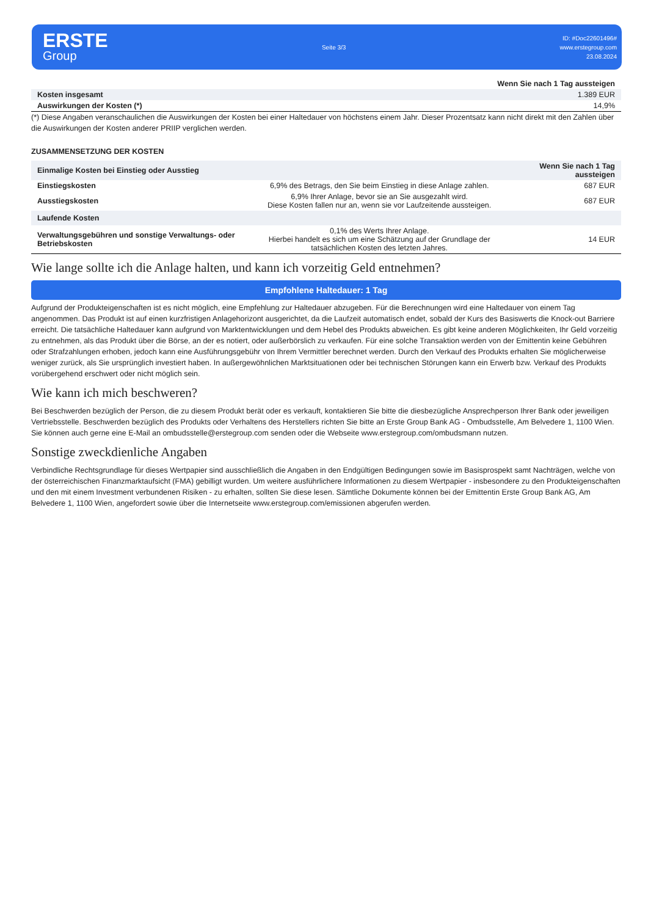ERSTE
Group
Seite 3/3
ID: #Doc22601496#
www.erstegroup.com
23.08.2024
| | Wenn Sie nach 1 Tag aussteigen |
| --- | --- |
| Kosten insgesamt | 1.389 EUR |
| Auswirkungen der Kosten (*) | 14,9% |
(*) Diese Angaben veranschaulichen die Auswirkungen der Kosten bei einer Haltedauer von höchstens einem Jahr. Dieser Prozentsatz kann nicht direkt mit den Zahlen über die Auswirkungen der Kosten anderer PRIIP verglichen werden.
ZUSAMMENSETZUNG DER KOSTEN
| Einmalige Kosten bei Einstieg oder Ausstieg | | Wenn Sie nach 1 Tag aussteigen |
| --- | --- | --- |
| Einstiegskosten | 6,9% des Betrags, den Sie beim Einstieg in diese Anlage zahlen. | 687 EUR |
| Ausstiegskosten | 6,9% Ihrer Anlage, bevor sie an Sie ausgezahlt wird. Diese Kosten fallen nur an, wenn sie vor Laufzeitende aussteigen. | 687 EUR |
| Laufende Kosten | | |
| Verwaltungsgebühren und sonstige Verwaltungs- oder Betriebskosten | 0,1% des Werts Ihrer Anlage. Hierbei handelt es sich um eine Schätzung auf der Grundlage der tatsächlichen Kosten des letzten Jahres. | 14 EUR |
Wie lange sollte ich die Anlage halten, und kann ich vorzeitig Geld entnehmen?
Empfohlene Haltedauer: 1 Tag
Aufgrund der Produkteigenschaften ist es nicht möglich, eine Empfehlung zur Haltedauer abzugeben. Für die Berechnungen wird eine Haltedauer von einem Tag angenommen. Das Produkt ist auf einen kurzfristigen Anlagehorizont ausgerichtet, da die Laufzeit automatisch endet, sobald der Kurs des Basiswerts die Knock-out Barriere erreicht. Die tatsächliche Haltedauer kann aufgrund von Marktentwicklungen und dem Hebel des Produkts abweichen. Es gibt keine anderen Möglichkeiten, Ihr Geld vorzeitig zu entnehmen, als das Produkt über die Börse, an der es notiert, oder außerbörslich zu verkaufen. Für eine solche Transaktion werden von der Emittentin keine Gebühren oder Strafzahlungen erhoben, jedoch kann eine Ausführungsgebühr von Ihrem Vermittler berechnet werden. Durch den Verkauf des Produkts erhalten Sie möglicherweise weniger zurück, als Sie ursprünglich investiert haben. In außergewöhnlichen Marktsituationen oder bei technischen Störungen kann ein Erwerb bzw. Verkauf des Produkts vorübergehend erschwert oder nicht möglich sein.
Wie kann ich mich beschweren?
Bei Beschwerden bezüglich der Person, die zu diesem Produkt berät oder es verkauft, kontaktieren Sie bitte die diesbezügliche Ansprechperson Ihrer Bank oder jeweiligen Vertriebsstelle. Beschwerden bezüglich des Produkts oder Verhaltens des Herstellers richten Sie bitte an Erste Group Bank AG - Ombudsstelle, Am Belvedere 1, 1100 Wien. Sie können auch gerne eine E-Mail an ombudsstelle@erstegroup.com senden oder die Webseite www.erstegroup.com/ombudsmann nutzen.
Sonstige zweckdienliche Angaben
Verbindliche Rechtsgrundlage für dieses Wertpapier sind ausschließlich die Angaben in den Endgültigen Bedingungen sowie im Basisprospekt samt Nachträgen, welche von der österreichischen Finanzmarktaufsicht (FMA) gebilligt wurden. Um weitere ausführlichere Informationen zu diesem Wertpapier - insbesondere zu den Produkteigenschaften und den mit einem Investment verbundenen Risiken - zu erhalten, sollten Sie diese lesen. Sämtliche Dokumente können bei der Emittentin Erste Group Bank AG, Am Belvedere 1, 1100 Wien, angefordert sowie über die Internetseite www.erstegroup.com/emissionen abgerufen werden.